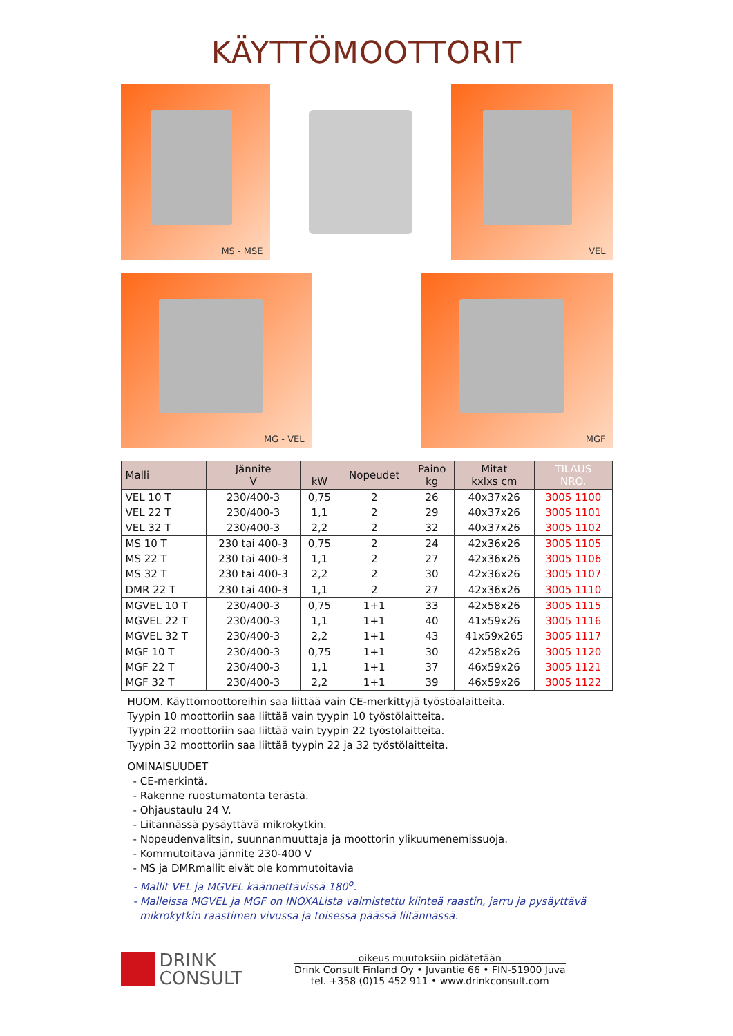KÄYTTÖMOOTTORIT
MS - MSE
VEL
MG - VEL
MGF
| Malli | Jännite V | kW | Nopeudet | Paino kg | Mitat kxlxs cm | TILAUS NRO. |
| --- | --- | --- | --- | --- | --- | --- |
| VEL 10 T | 230/400-3 | 0,75 | 2 | 26 | 40x37x26 | 3005 1100 |
| VEL 22 T | 230/400-3 | 1,1 | 2 | 29 | 40x37x26 | 3005 1101 |
| VEL 32 T | 230/400-3 | 2,2 | 2 | 32 | 40x37x26 | 3005 1102 |
| MS 10 T | 230 tai 400-3 | 0,75 | 2 | 24 | 42x36x26 | 3005 1105 |
| MS 22 T | 230 tai 400-3 | 1,1 | 2 | 27 | 42x36x26 | 3005 1106 |
| MS 32 T | 230 tai 400-3 | 2,2 | 2 | 30 | 42x36x26 | 3005 1107 |
| DMR 22 T | 230 tai 400-3 | 1,1 | 2 | 27 | 42x36x26 | 3005 1110 |
| MGVEL 10 T | 230/400-3 | 0,75 | 1+1 | 33 | 42x58x26 | 3005 1115 |
| MGVEL 22 T | 230/400-3 | 1,1 | 1+1 | 40 | 41x59x26 | 3005 1116 |
| MGVEL 32 T | 230/400-3 | 2,2 | 1+1 | 43 | 41x59x265 | 3005 1117 |
| MGF 10 T | 230/400-3 | 0,75 | 1+1 | 30 | 42x58x26 | 3005 1120 |
| MGF 22 T | 230/400-3 | 1,1 | 1+1 | 37 | 46x59x26 | 3005 1121 |
| MGF 32 T | 230/400-3 | 2,2 | 1+1 | 39 | 46x59x26 | 3005 1122 |
HUOM. Käyttömoottoreihin saa liittää vain CE-merkittyjä työstöalaitteita.
Tyypin 10 moottoriin saa liittää vain tyypin 10 työstölaitteita.
Tyypin 22 moottoriin saa liittää vain tyypin 22 työstölaitteita.
Tyypin 32 moottoriin saa liittää tyypin 22 ja 32 työstölaitteita.
OMINAISUUDET
- CE-merkintä.
- Rakenne ruostumatonta terästä.
- Ohjaustaulu 24 V.
- Liitännässä pysäyttävä mikrokytkin.
- Nopeudenvalitsin, suunnanmuuttaja ja moottorin ylikuumenemissuoja.
- Kommutoitava jännite 230-400 V
- MS ja DMRmallit eivät ole kommutoitavia
- Mallit VEL ja MGVEL käännettävissä 180<sup>o</sup>.
- Malleissa MGVEL ja MGF on INOXAListа valmistettu kiinteä raastin, jarru ja pysäyttävä
mikrokytkin raastimen vivussa ja toisessa päässä liitännässä.
DRINK
CONSULT
oikeus muutoksiin pidätetään
Drink Consult Finland Oy • Juvantie 66 • FIN-51900 Juva
tel. +358 (0)15 452 911 • www.drinkconsult.com